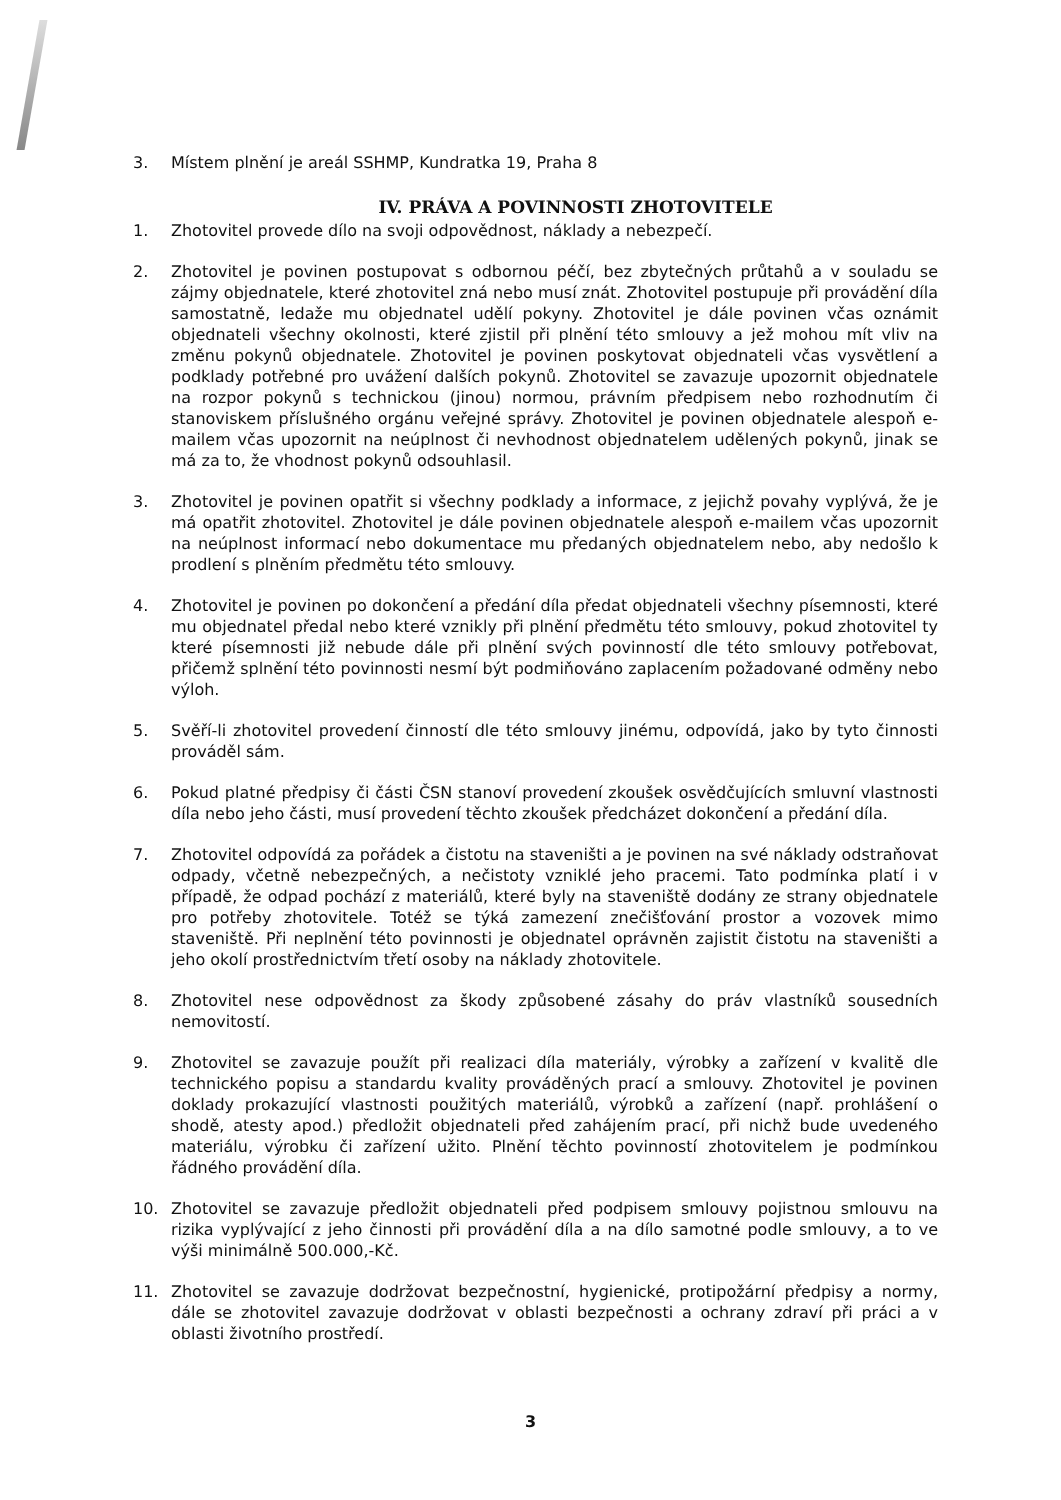3. Místem plnění je areál SSHMP, Kundratka 19, Praha 8
IV. PRÁVA A POVINNOSTI ZHOTOVITELE
1. Zhotovitel provede dílo na svoji odpovědnost, náklady a nebezpečí.
2. Zhotovitel je povinen postupovat s odbornou péčí, bez zbytečných průtahů a v souladu se zájmy objednatele, které zhotovitel zná nebo musí znát. Zhotovitel postupuje při provádění díla samostatně, ledaže mu objednatel udělí pokyny. Zhotovitel je dále povinen včas oznámit objednateli všechny okolnosti, které zjistil při plnění této smlouvy a jež mohou mít vliv na změnu pokynů objednatele. Zhotovitel je povinen poskytovat objednateli včas vysvětlení a podklady potřebné pro uvážení dalších pokynů. Zhotovitel se zavazuje upozornit objednatele na rozpor pokynů s technickou (jinou) normou, právním předpisem nebo rozhodnutím či stanoviskem příslušného orgánu veřejné správy. Zhotovitel je povinen objednatele alespoň e-mailem včas upozornit na neúplnost či nevhodnost objednatelem udělených pokynů, jinak se má za to, že vhodnost pokynů odsouhlasil.
3. Zhotovitel je povinen opatřit si všechny podklady a informace, z jejichž povahy vyplývá, že je má opatřit zhotovitel. Zhotovitel je dále povinen objednatele alespoň e-mailem včas upozornit na neúplnost informací nebo dokumentace mu předaných objednatelem nebo, aby nedošlo k prodlení s plněním předmětu této smlouvy.
4. Zhotovitel je povinen po dokončení a předání díla předat objednateli všechny písemnosti, které mu objednatel předal nebo které vznikly při plnění předmětu této smlouvy, pokud zhotovitel ty které písemnosti již nebude dále při plnění svých povinností dle této smlouvy potřebovat, přičemž splnění této povinnosti nesmí být podmiňováno zaplacením požadované odměny nebo výloh.
5. Svěří-li zhotovitel provedení činností dle této smlouvy jinému, odpovídá, jako by tyto činnosti prováděl sám.
6. Pokud platné předpisy či části ČSN stanoví provedení zkoušek osvědčujících smluvní vlastnosti díla nebo jeho části, musí provedení těchto zkoušek předcházet dokončení a předání díla.
7. Zhotovitel odpovídá za pořádek a čistotu na staveništi a je povinen na své náklady odstraňovat odpady, včetně nebezpečných, a nečistoty vzniklé jeho pracemi. Tato podmínka platí i v případě, že odpad pochází z materiálů, které byly na staveniště dodány ze strany objednatele pro potřeby zhotovitele. Totéž se týká zamezení znečišťování prostor a vozovek mimo staveniště. Při neplnění této povinnosti je objednatel oprávněn zajistit čistotu na staveništi a jeho okolí prostřednictvím třetí osoby na náklady zhotovitele.
8. Zhotovitel nese odpovědnost za škody způsobené zásahy do práv vlastníků sousedních nemovitostí.
9. Zhotovitel se zavazuje použít při realizaci díla materiály, výrobky a zařízení v kvalitě dle technického popisu a standardu kvality prováděných prací a smlouvy. Zhotovitel je povinen doklady prokazující vlastnosti použitých materiálů, výrobků a zařízení (např. prohlášení o shodě, atesty apod.) předložit objednateli před zahájením prací, při nichž bude uvedeného materiálu, výrobku či zařízení užito. Plnění těchto povinností zhotovitelem je podmínkou řádného provádění díla.
10. Zhotovitel se zavazuje předložit objednateli před podpisem smlouvy pojistnou smlouvu na rizika vyplývající z jeho činnosti při provádění díla a na dílo samotné podle smlouvy, a to ve výši minimálně 500.000,-Kč.
11. Zhotovitel se zavazuje dodržovat bezpečnostní, hygienické, protipožární předpisy a normy, dále se zhotovitel zavazuje dodržovat v oblasti bezpečnosti a ochrany zdraví při práci a v oblasti životního prostředí.
3